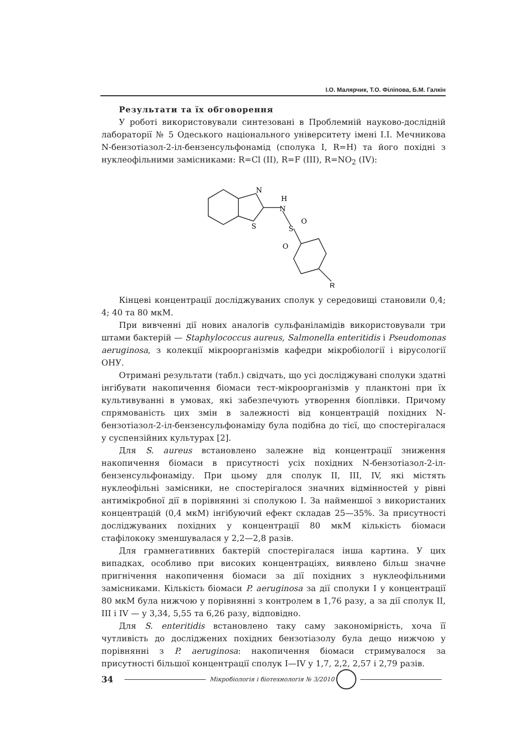І.О. Малярчик, Т.О. Філіпова, Б.М. Галкін
Результати та їх обговорення
У роботі використовували синтезовані в Проблемній науково-дослідній лабораторії № 5 Одеського національного університету імені І.І. Мечникова N-бензотіазол-2-іл-бензенсульфонамід (сполука I, R=H) та його похідні з нуклеофільними замісниками: R=Cl (II), R=F (III), R=NO<sub>2</sub> (IV):
N
H
N
S
S
O
O
R
Кінцеві концентрації досліджуваних сполук у середовищі становили 0,4; 4; 40 та 80 мкМ.
При вивченні дії нових аналогів сульфаніламідів використовували три штами бактерій — Staphylococcus aureus, Salmonella enteritidis і Pseudomonas aeruginosa, з колекції мікроорганізмів кафедри мікробіології і вірусології ОНУ.
Отримані результати (табл.) свідчать, що усі досліджувані сполуки здатні інгібувати накопичення біомаси тест-мікроорганізмів у планктоні при їх культивуванні в умовах, які забезпечують утворення біоплівки. Причому спрямованість цих змін в залежності від концентрацій похідних N-бензотіазол-2-іл-бензенсульфонаміду була подібна до тієї, що спостерігалася у суспензійних культурах [2].
Для S. aureus встановлено залежне від концентрації зниження накопичення біомаси в присутності усіх похідних N-бензотіазол-2-іл-бензенсульфонаміду. При цьому для сполук II, III, IV, які містять нуклеофільні замісники, не спостерігалося значних відмінностей у рівні антимікробної дії в порівнянні зі сполукою I. За найменшої з використаних концентрацій (0,4 мкМ) інгібуючий ефект складав 25—35%. За присутності досліджуваних похідних у концентрації 80 мкМ кількість біомаси стафілококу зменшувалася у 2,2—2,8 разів.
Для грамнегативних бактерій спостерігалася інша картина. У цих випадках, особливо при високих концентраціях, виявлено більш значне пригнічення накопичення біомаси за дії похідних з нуклеофільними замісниками. Кількість біомаси P. aeruginosa за дії сполуки I у концентрації 80 мкМ була нижчою у порівнянні з контролем в 1,76 разу, а за дії сполук II, III і IV — у 3,34, 5,55 та 6,26 разу, відповідно.
Для S. enteritidis встановлено таку саму закономірність, хоча її чутливість до досліджених похідних бензотіазолу була дещо нижчою у порівнянні з P. aeruginosa: накопичення біомаси стримувалося за присутності більшої концентрації сполук I—IV у 1,7, 2,2, 2,57 і 2,79 разів.
34 Мікробіологія і біотехнологія № 3/2010